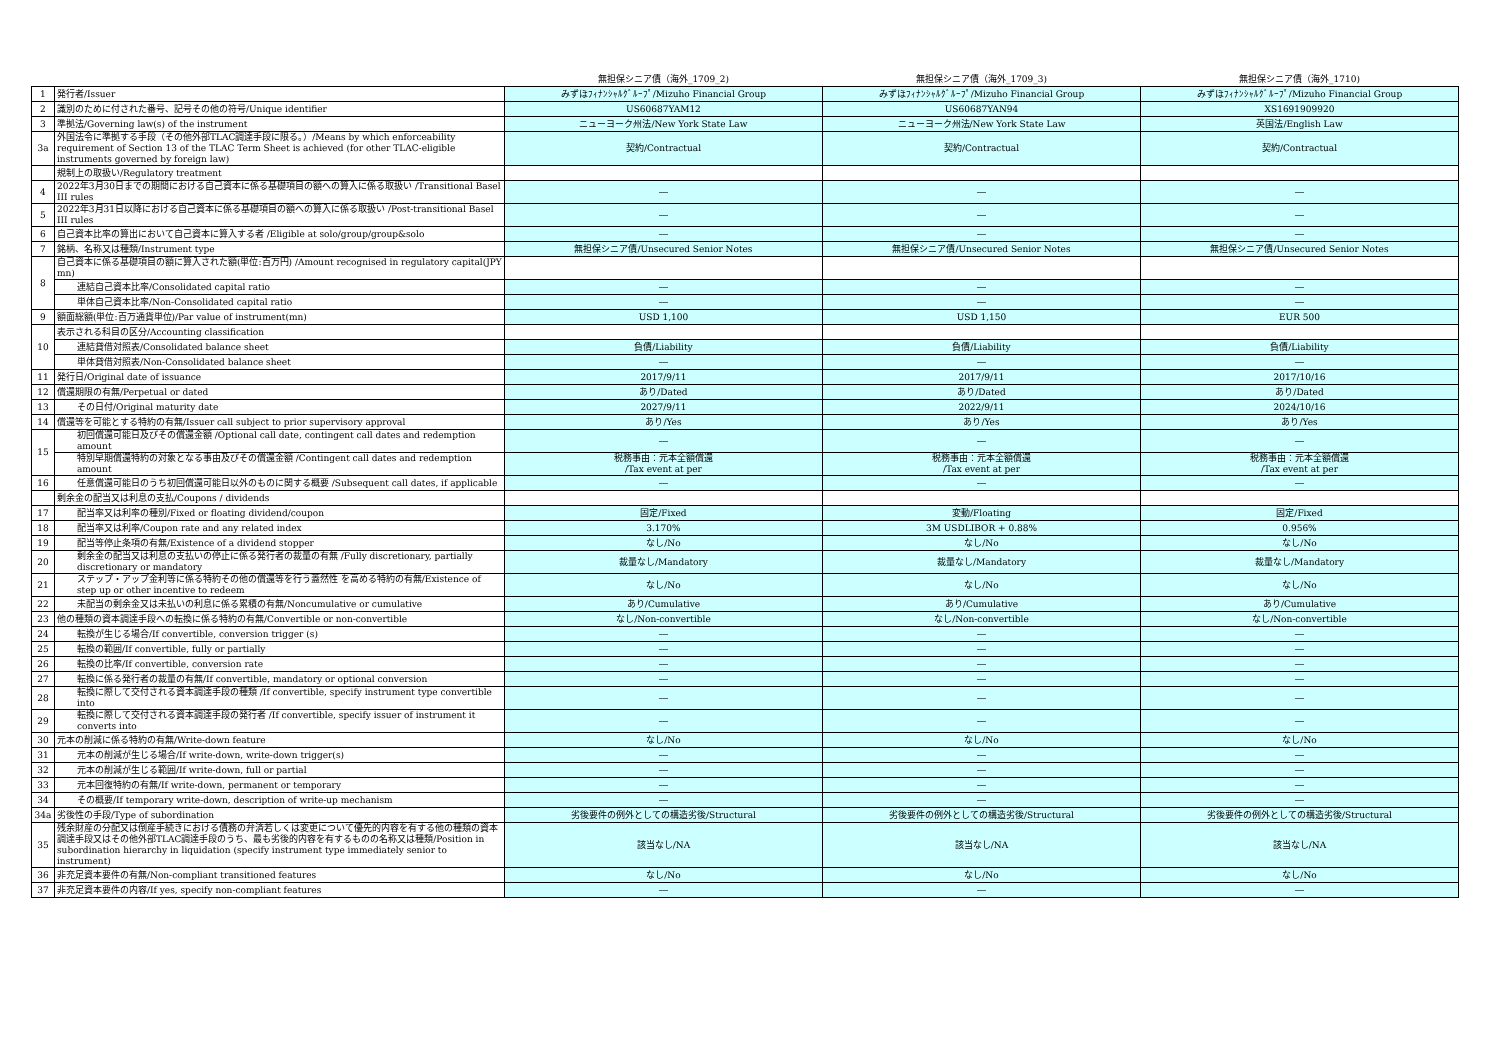| | | 無担保シニア債（海外_1709_2) | 無担保シニア債（海外_1709_3) | 無担保シニア債（海外_1710) |
| --- | --- | --- | --- | --- |
| 1 | 発行者/Issuer | みずほﾌｨﾅﾝｼｬﾙｸﾞﾙｰﾌﾟ/Mizuho Financial Group | みずほﾌｨﾅﾝｼｬﾙｸﾞﾙｰﾌﾟ/Mizuho Financial Group | みずほﾌｨﾅﾝｼｬﾙｸﾞﾙｰﾌﾟ/Mizuho Financial Group |
| 2 | 識別のために付された番号、記号その他の符号/Unique identifier | US60687YAM12 | US60687YAN94 | XS1691909920 |
| 3 | 準拠法/Governing law(s) of the instrument | ニューヨーク州法/New York State Law | ニューヨーク州法/New York State Law | 英国法/English Law |
| 3a | 外国法令に準拠する手段（その他外部TLAC調達手段に限る。）/Means by which enforceability requirement of Section 13 of the TLAC Term Sheet is achieved (for other TLAC-eligible instruments governed by foreign law) | 契約/Contractual | 契約/Contractual | 契約/Contractual |
| | 規制上の取扱い/Regulatory treatment | | | |
| 4 | 2022年3月30日までの期間における自己資本に係る基礎項目の額への算入に係る取扱い /Transitional Basel III rules | ― | ― | ― |
| 5 | 2022年3月31日以降における自己資本に係る基礎項目の額への算入に係る取扱い /Post-transitional Basel III rules | ― | ― | ― |
| 6 | 自己資本比率の算出において自己資本に算入する者 /Eligible at solo/group/group&solo | ― | ― | ― |
| 7 | 銘柄、名称又は種類/Instrument type | 無担保シニア債/Unsecured Senior Notes | 無担保シニア債/Unsecured Senior Notes | 無担保シニア債/Unsecured Senior Notes |
| 8 | 自己資本に係る基礎項目の額に算入された額(単位:百万円) /Amount recognised in regulatory capital(JPY mn) | | | |
| | 連結自己資本比率/Consolidated capital ratio | ― | ― | ― |
| | 単体自己資本比率/Non-Consolidated capital ratio | ― | ― | ― |
| 9 | 額面総額(単位:百万通貨単位)/Par value of instrument(mn) | USD 1,100 | USD 1,150 | EUR 500 |
| 10 | 表示される科目の区分/Accounting classification | | | |
| | 連結貸借対照表/Consolidated balance sheet | 負債/Liability | 負債/Liability | 負債/Liability |
| | 単体貸借対照表/Non-Consolidated balance sheet | ― | ― | ― |
| 11 | 発行日/Original date of issuance | 2017/9/11 | 2017/9/11 | 2017/10/16 |
| 12 | 償還期限の有無/Perpetual or dated | あり/Dated | あり/Dated | あり/Dated |
| 13 | その日付/Original maturity date | 2027/9/11 | 2022/9/11 | 2024/10/16 |
| 14 | 償還等を可能とする特約の有無/Issuer call subject to prior supervisory approval | あり/Yes | あり/Yes | あり/Yes |
| 15 | 初回償還可能日及びその償還金額 /Optional call date, contingent call dates and redemption amount | ― | ― | ― |
| | 特別早期償還特約の対象となる事由及びその償還金額 /Contingent call dates and redemption amount | 税務事由：元本全額償還 /Tax event at per | 税務事由：元本全額償還 /Tax event at per | 税務事由：元本全額償還 /Tax event at per |
| 16 | 任意償還可能日のうち初回償還可能日以外のものに関する概要 /Subsequent call dates, if applicable | ― | ― | ― |
| | 剰余金の配当又は利息の支払/Coupons / dividends | | | |
| 17 | 配当率又は利率の種別/Fixed or floating dividend/coupon | 固定/Fixed | 変動/Floating | 固定/Fixed |
| 18 | 配当率又は利率/Coupon rate and any related index | 3.170% | 3M USDLIBOR + 0.88% | 0.956% |
| 19 | 配当等停止条項の有無/Existence of a dividend stopper | なし/No | なし/No | なし/No |
| 20 | 剰余金の配当又は利息の支払いの停止に係る発行者の裁量の有無 /Fully discretionary, partially discretionary or mandatory | 裁量なし/Mandatory | 裁量なし/Mandatory | 裁量なし/Mandatory |
| 21 | ステップ・アップ金利等に係る特約その他の償還等を行う蓋然性 を高める特約の有無/Existence of step up or other incentive to redeem | なし/No | なし/No | なし/No |
| 22 | 未配当の剰余金又は未払いの利息に係る累積の有無/Noncumulative or cumulative | あり/Cumulative | あり/Cumulative | あり/Cumulative |
| 23 | 他の種類の資本調達手段への転換に係る特約の有無/Convertible or non-convertible | なし/Non-convertible | なし/Non-convertible | なし/Non-convertible |
| 24 | 転換が生じる場合/If convertible, conversion trigger (s) | ― | ― | ― |
| 25 | 転換の範囲/If convertible, fully or partially | ― | ― | ― |
| 26 | 転換の比率/If convertible, conversion rate | ― | ― | ― |
| 27 | 転換に係る発行者の裁量の有無/If convertible, mandatory or optional conversion | ― | ― | ― |
| 28 | 転換に際して交付される資本調達手段の種類 /If convertible, specify instrument type convertible into | ― | ― | ― |
| 29 | 転換に際して交付される資本調達手段の発行者 /If convertible, specify issuer of instrument it converts into | ― | ― | ― |
| 30 | 元本の削減に係る特約の有無/Write-down feature | なし/No | なし/No | なし/No |
| 31 | 元本の削減が生じる場合/If write-down, write-down trigger(s) | ― | ― | ― |
| 32 | 元本の削減が生じる範囲/If write-down, full or partial | ― | ― | ― |
| 33 | 元本回復特約の有無/If write-down, permanent or temporary | ― | ― | ― |
| 34 | その概要/If temporary write-down, description of write-up mechanism | ― | ― | ― |
| 34a | 劣後性の手段/Type of subordination | 劣後要件の例外としての構造劣後/Structural | 劣後要件の例外としての構造劣後/Structural | 劣後要件の例外としての構造劣後/Structural |
| 35 | 残余財産の分配又は倒産手続きにおける債務の弁済若しくは変更について優先的内容を有する他の種類の資本調達手段又はその他外部TLAC調達手段のうち、最も劣後的内容を有するものの名称又は種類/Position in subordination hierarchy in liquidation (specify instrument type immediately senior to instrument) | 該当なし/NA | 該当なし/NA | 該当なし/NA |
| 36 | 非充足資本要件の有無/Non-compliant transitioned features | なし/No | なし/No | なし/No |
| 37 | 非充足資本要件の内容/If yes, specify non-compliant features | ― | ― | ― |